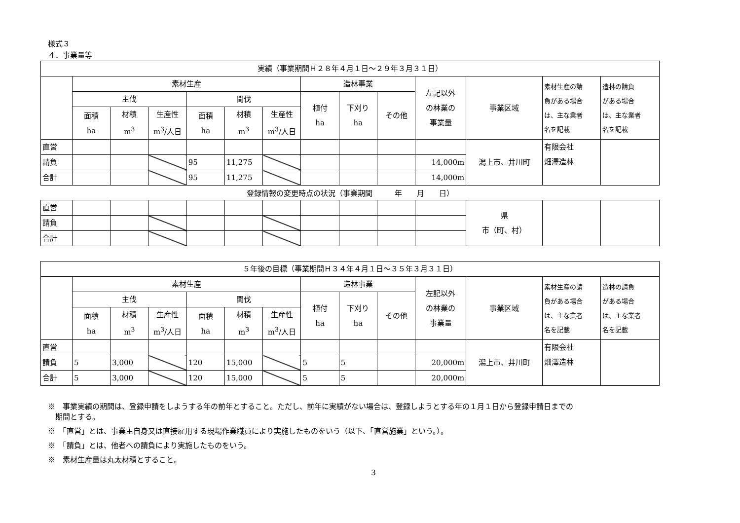様式３
４．事業量等
| 実績（事業期間Ｈ２８年４月１日～２９年３月３１日） | | | | | | | | | | | | | |
| --- | --- | --- | --- | --- | --- | --- | --- | --- | --- | --- | --- | --- | --- |
| | 素材生産 | | | | | | 造林事業 | | | 左記以外 の林業の 事業量 | 事業区域 | 素材生産の請 負がある場合 は、主な業者 名を記載 | 造林の請負 がある場合 は、主な業者 名を記載 |
| | 主伐 | | | 間伐 | | | 植付 ha | 下刈り ha | その他 | | | | |
| | 面積 ha | 材積 m<sup>3</sup> | 生産性 m<sup>3</sup>/人日 | 面積 ha | 材積 m<sup>3</sup> | 生産性 m<sup>3</sup>/人日 | | | | | | | |
| 直営 | | | | | | | | | | | 潟上市、井川町 | 有限会社 畑澤造林 | |
| 請負 | | | | 95 | 11,275 | | | | | 14,000m | | | |
| 合計 | | | | 95 | 11,275 | | | | | 14,000m | | | |
登録情報の変更時点の状況（事業期間　　　年　　月　　日）
| 直営 | | | | | | | | | | | 県 市（町、村） | | |
| 請負 | | | | | | | | | | | | | |
| 合計 | | | | | | | | | | | | | |
| ５年後の目標（事業期間Ｈ３４年４月１日～３５年３月３１日） | | | | | | | | | | | | | |
| --- | --- | --- | --- | --- | --- | --- | --- | --- | --- | --- | --- | --- | --- |
| | 素材生産 | | | | | | 造林事業 | | | 左記以外 の林業の 事業量 | 事業区域 | 素材生産の請 負がある場合 は、主な業者 名を記載 | 造林の請負 がある場合 は、主な業者 名を記載 |
| | 主伐 | | | 間伐 | | | 植付 ha | 下刈り ha | その他 | | | | |
| | 面積 ha | 材積 m<sup>3</sup> | 生産性 m<sup>3</sup>/人日 | 面積 ha | 材積 m<sup>3</sup> | 生産性 m<sup>3</sup>/人日 | | | | | | | |
| 直営 | | | | | | | | | | | 潟上市、井川町 | 有限会社 畑澤造林 | |
| 請負 | 5 | 3,000 | | 120 | 15,000 | | 5 | 5 | | 20,000m | | | |
| 合計 | 5 | 3,000 | | 120 | 15,000 | | 5 | 5 | | 20,000m | | | |
※　事業実績の期間は、登録申請をしようする年の前年とすること。ただし、前年に実績がない場合は、登録しようとする年の１月１日から登録申請日までの
　期間とする。
※　「直営」とは、事業主自身又は直接雇用する現場作業職員により実施したものをいう（以下、「直営施業」という。）。
※　「請負」とは、他者への請負により実施したものをいう。
※　素材生産量は丸太材積とすること。
3